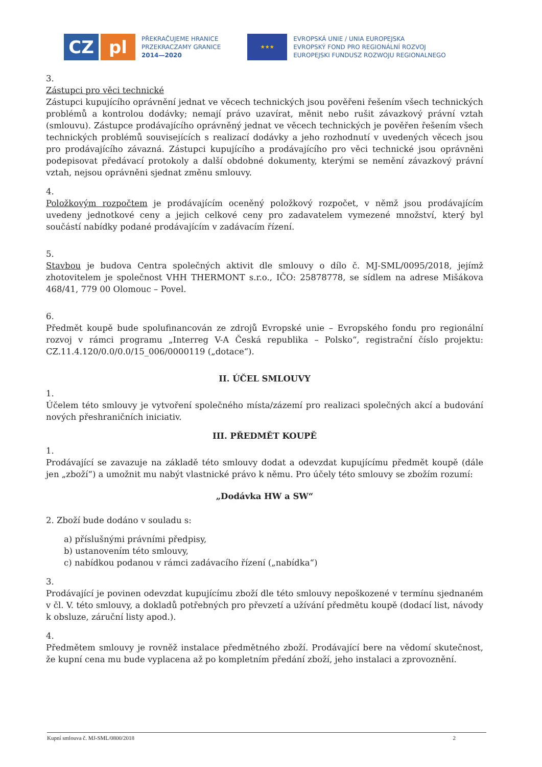CZ pl
PŘEKRAČUJEME HRANICE
PRZEKRACZAMY GRANICE
2014—2020
★★★
EVROPSKÁ UNIE / UNIA EUROPEJSKA
EVROPSKÝ FOND PRO REGIONÁLNÍ ROZVOJ
EUROPEJSKI FUNDUSZ ROZWOJU REGIONALNEGO
3.
Zástupci pro věci technické
Zástupci kupujícího oprávnění jednat ve věcech technických jsou pověřeni řešením všech technických problémů a kontrolou dodávky; nemají právo uzavírat, měnit nebo rušit závazkový právní vztah (smlouvu). Zástupce prodávajícího oprávněný jednat ve věcech technických je pověřen řešením všech technických problémů souvisejících s realizací dodávky a jeho rozhodnutí v uvedených věcech jsou pro prodávajícího závazná. Zástupci kupujícího a prodávajícího pro věci technické jsou oprávněni podepisovat předávací protokoly a další obdobné dokumenty, kterými se nemění závazkový právní vztah, nejsou oprávněni sjednat změnu smlouvy.
4.
Položkovým rozpočtem je prodávajícím oceněný položkový rozpočet, v němž jsou prodávajícím uvedeny jednotkové ceny a jejich celkové ceny pro zadavatelem vymezené množství, který byl součástí nabídky podané prodávajícím v zadávacím řízení.
5.
Stavbou je budova Centra společných aktivit dle smlouvy o dílo č. MJ-SML/0095/2018, jejímž zhotovitelem je společnost VHH THERMONT s.r.o., IČO: 25878778, se sídlem na adrese Mišákova 468/41, 779 00 Olomouc – Povel.
6.
Předmět koupě bude spolufinancován ze zdrojů Evropské unie – Evropského fondu pro regionální rozvoj v rámci programu „Interreg V-A Česká republika – Polsko“, registrační číslo projektu: CZ.11.4.120/0.0/0.0/15_006/0000119 („dotace“).
II. ÚČEL SMLOUVY
1.
Účelem této smlouvy je vytvoření společného místa/zázemí pro realizaci společných akcí a budování nových přeshraničních iniciativ.
III. PŘEDMĚT KOUPĚ
1.
Prodávající se zavazuje na základě této smlouvy dodat a odevzdat kupujícímu předmět koupě (dále jen „zboží“) a umožnit mu nabýt vlastnické právo k němu. Pro účely této smlouvy se zbožím rozumí:
„Dodávka HW a SW“
2. Zboží bude dodáno v souladu s:
a) příslušnými právními předpisy,
b) ustanovením této smlouvy,
c) nabídkou podanou v rámci zadávacího řízení („nabídka“)
3.
Prodávající je povinen odevzdat kupujícímu zboží dle této smlouvy nepoškozené v termínu sjednaném v čl. V. této smlouvy, a dokladů potřebných pro převzetí a užívání předmětu koupě (dodací list, návody k obsluze, záruční listy apod.).
4.
Předmětem smlouvy je rovněž instalace předmětného zboží. Prodávající bere na vědomí skutečnost, že kupní cena mu bude vyplacena až po kompletním předání zboží, jeho instalaci a zprovoznění.
Kupní smlouva č. MJ-SML/0800/2018 2